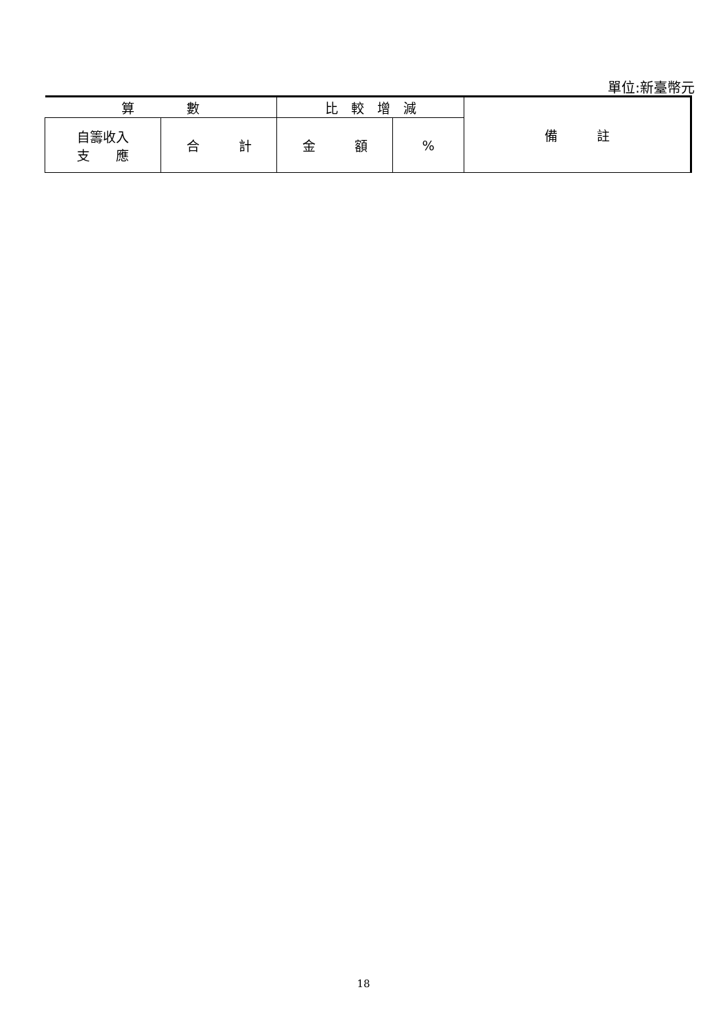單位:新臺幣元
| 算 數 | | 比 較 增 減 | | 備 註 |
| --- | --- | --- | --- | --- |
| 自籌收入 支 應 | 合 計 | 金 額 | % | |
18